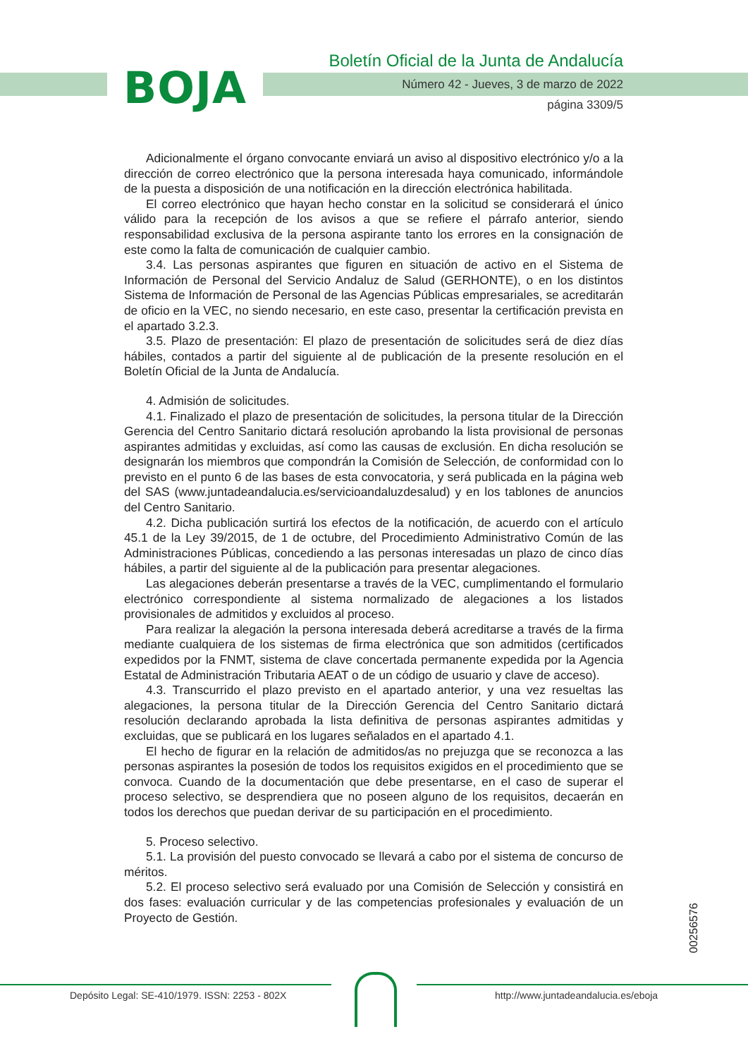BOJA
Boletín Oficial de la Junta de Andalucía
Número 42 - Jueves, 3 de marzo de 2022
página 3309/5
Adicionalmente el órgano convocante enviará un aviso al dispositivo electrónico y/o a la dirección de correo electrónico que la persona interesada haya comunicado, informándole de la puesta a disposición de una notificación en la dirección electrónica habilitada.
El correo electrónico que hayan hecho constar en la solicitud se considerará el único válido para la recepción de los avisos a que se refiere el párrafo anterior, siendo responsabilidad exclusiva de la persona aspirante tanto los errores en la consignación de este como la falta de comunicación de cualquier cambio.
3.4. Las personas aspirantes que figuren en situación de activo en el Sistema de Información de Personal del Servicio Andaluz de Salud (GERHONTE), o en los distintos Sistema de Información de Personal de las Agencias Públicas empresariales, se acreditarán de oficio en la VEC, no siendo necesario, en este caso, presentar la certificación prevista en el apartado 3.2.3.
3.5. Plazo de presentación: El plazo de presentación de solicitudes será de diez días hábiles, contados a partir del siguiente al de publicación de la presente resolución en el Boletín Oficial de la Junta de Andalucía.
4. Admisión de solicitudes.
4.1. Finalizado el plazo de presentación de solicitudes, la persona titular de la Dirección Gerencia del Centro Sanitario dictará resolución aprobando la lista provisional de personas aspirantes admitidas y excluidas, así como las causas de exclusión. En dicha resolución se designarán los miembros que compondrán la Comisión de Selección, de conformidad con lo previsto en el punto 6 de las bases de esta convocatoria, y será publicada en la página web del SAS (www.juntadeandalucia.es/servicioandaluzdesalud) y en los tablones de anuncios del Centro Sanitario.
4.2. Dicha publicación surtirá los efectos de la notificación, de acuerdo con el artículo 45.1 de la Ley 39/2015, de 1 de octubre, del Procedimiento Administrativo Común de las Administraciones Públicas, concediendo a las personas interesadas un plazo de cinco días hábiles, a partir del siguiente al de la publicación para presentar alegaciones.
Las alegaciones deberán presentarse a través de la VEC, cumplimentando el formulario electrónico correspondiente al sistema normalizado de alegaciones a los listados provisionales de admitidos y excluidos al proceso.
Para realizar la alegación la persona interesada deberá acreditarse a través de la firma mediante cualquiera de los sistemas de firma electrónica que son admitidos (certificados expedidos por la FNMT, sistema de clave concertada permanente expedida por la Agencia Estatal de Administración Tributaria AEAT o de un código de usuario y clave de acceso).
4.3. Transcurrido el plazo previsto en el apartado anterior, y una vez resueltas las alegaciones, la persona titular de la Dirección Gerencia del Centro Sanitario dictará resolución declarando aprobada la lista definitiva de personas aspirantes admitidas y excluidas, que se publicará en los lugares señalados en el apartado 4.1.
El hecho de figurar en la relación de admitidos/as no prejuzga que se reconozca a las personas aspirantes la posesión de todos los requisitos exigidos en el procedimiento que se convoca. Cuando de la documentación que debe presentarse, en el caso de superar el proceso selectivo, se desprendiera que no poseen alguno de los requisitos, decaerán en todos los derechos que puedan derivar de su participación en el procedimiento.
5. Proceso selectivo.
5.1. La provisión del puesto convocado se llevará a cabo por el sistema de concurso de méritos.
5.2. El proceso selectivo será evaluado por una Comisión de Selección y consistirá en dos fases: evaluación curricular y de las competencias profesionales y evaluación de un Proyecto de Gestión.
00256576
Depósito Legal: SE-410/1979. ISSN: 2253 - 802X
http://www.juntadeandalucia.es/eboja